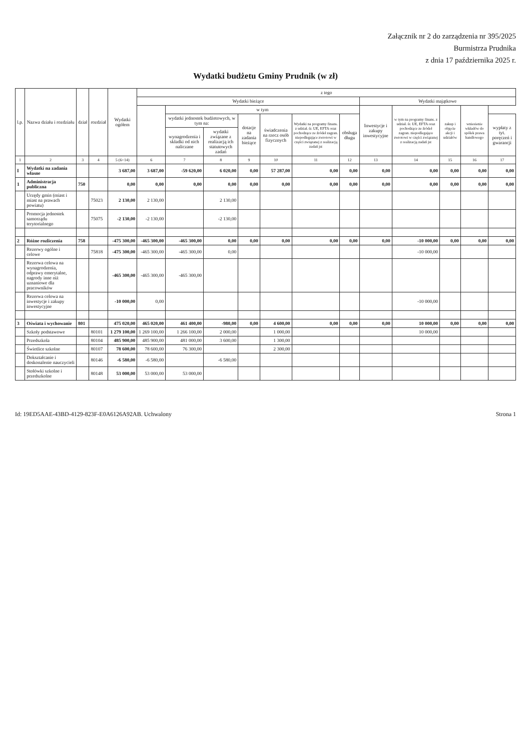Załącznik nr 2 do zarządzenia nr 395/2025
Burmistrza Prudnika
z dnia 17 października 2025 r.
Wydatki budżetu Gminy Prudnik (w zł)
| l.p. | Nazwa działu i rozdziału | dział | rozdział | Wydatki ogółem | z tego | | | | | | | | | | | |
| --- | --- | --- | --- | --- | --- | --- | --- | --- | --- | --- | --- | --- | --- | --- | --- | --- |
| | | | | | Wydatki bieżące | | | | | | | Wydatki majątkowe | | | | |
| | | | | | | w tym | | | | | | Inwestycje i zakupy inwestycyjne | w tym na programy finans. z udział. śr. UE, EFTA oraz pochodzące ze źródeł zagran. niepodlegające zwrotowi w części związanej z realizacją zadań jst | zakup i objęcie akcji i udziałów | wniesienie wkładów do spółek prawa handlowego | |
| | | | | | | wydatki jednostek budżetowych, w tym na: | | dotacje na zadania bieżące | świadczenia na rzecz osób fizycznych | Wydatki na programy finans. z udział. śr. UE, EFTA oraz pochodzące ze źródeł zagran. niepodlegające zwrotowi w części związanej z realizacją zadań jst | obsługa długu | | | | | wypłaty z tyt. poręczeń i gwarancji |
| | | | | | | wynagrodzenia i składki od nich naliczane | wydatki związane z realizacją ich statutowych zadań | | | | | | | | | |
| 1 | 2 | 3 | 4 | 5 (6+14) | 6 | 7 | 8 | 9 | 10 | 11 | 12 | 13 | 14 | 15 | 16 | 17 |
| I | Wydatki na zadania własne | | | 3 687,00 | 3 687,00 | -59 620,00 | 6 020,00 | 0,00 | 57 287,00 | 0,00 | 0,00 | 0,00 | 0,00 | 0,00 | 0,00 | 0,00 |
| 1 | Administracja publiczna | 750 | | 0,00 | 0,00 | 0,00 | 0,00 | 0,00 | 0,00 | 0,00 | 0,00 | 0,00 | 0,00 | 0,00 | 0,00 | 0,00 |
| | Urzędy gmin (miast i miast na prawach powiatu) | | 75023 | 2 130,00 | 2 130,00 | | 2 130,00 | | | | | | | | | |
| | Promocja jednostek samorządu terytorialnego | | 75075 | -2 130,00 | -2 130,00 | | -2 130,00 | | | | | | | | | |
| 2 | Różne rozliczenia | 758 | | -475 300,00 | -465 300,00 | -465 300,00 | 0,00 | 0,00 | 0,00 | 0,00 | 0,00 | 0,00 | -10 000,00 | 0,00 | 0,00 | 0,00 |
| | Rezerwy ogólne i celowe | | 75818 | -475 300,00 | -465 300,00 | -465 300,00 | 0,00 | | | | | | -10 000,00 | | | |
| | Rezerwa celowa na wynagrodzenia, odprawy emerytalne, nagrody inne niż uznaniowe dla pracowników | | | -465 300,00 | -465 300,00 | -465 300,00 | | | | | | | | | | |
| | Rezerwa celowa na inwestycje i zakupy inwestycyjne | | | -10 000,00 | 0,00 | | | | | | | | -10 000,00 | | | |
| 3 | Oświata i wychowanie | 801 | | 475 020,00 | 465 020,00 | 461 400,00 | -980,00 | 0,00 | 4 600,00 | 0,00 | 0,00 | 0,00 | 10 000,00 | 0,00 | 0,00 | 0,00 |
| | Szkoły podstawowe | | 80101 | 1 279 100,00 | 1 269 100,00 | 1 266 100,00 | 2 000,00 | | 1 000,00 | | | | 10 000,00 | | | |
| | Przedszkola | | 80104 | 485 900,00 | 485 900,00 | 481 000,00 | 3 600,00 | | 1 300,00 | | | | | | | |
| | Świetlice szkolne | | 80107 | 78 600,00 | 78 600,00 | 76 300,00 | | | 2 300,00 | | | | | | | |
| | Dokształcanie i doskonalenie nauczycieli | | 80146 | -6 580,00 | -6 580,00 | | -6 580,00 | | | | | | | | | |
| | Stołówki szkolne i przedszkolne | | 80148 | 53 000,00 | 53 000,00 | 53 000,00 | | | | | | | | | | |
Id: 19ED5AAE-43BD-4129-823F-E0A6126A92AB. Uchwalony Strona 1